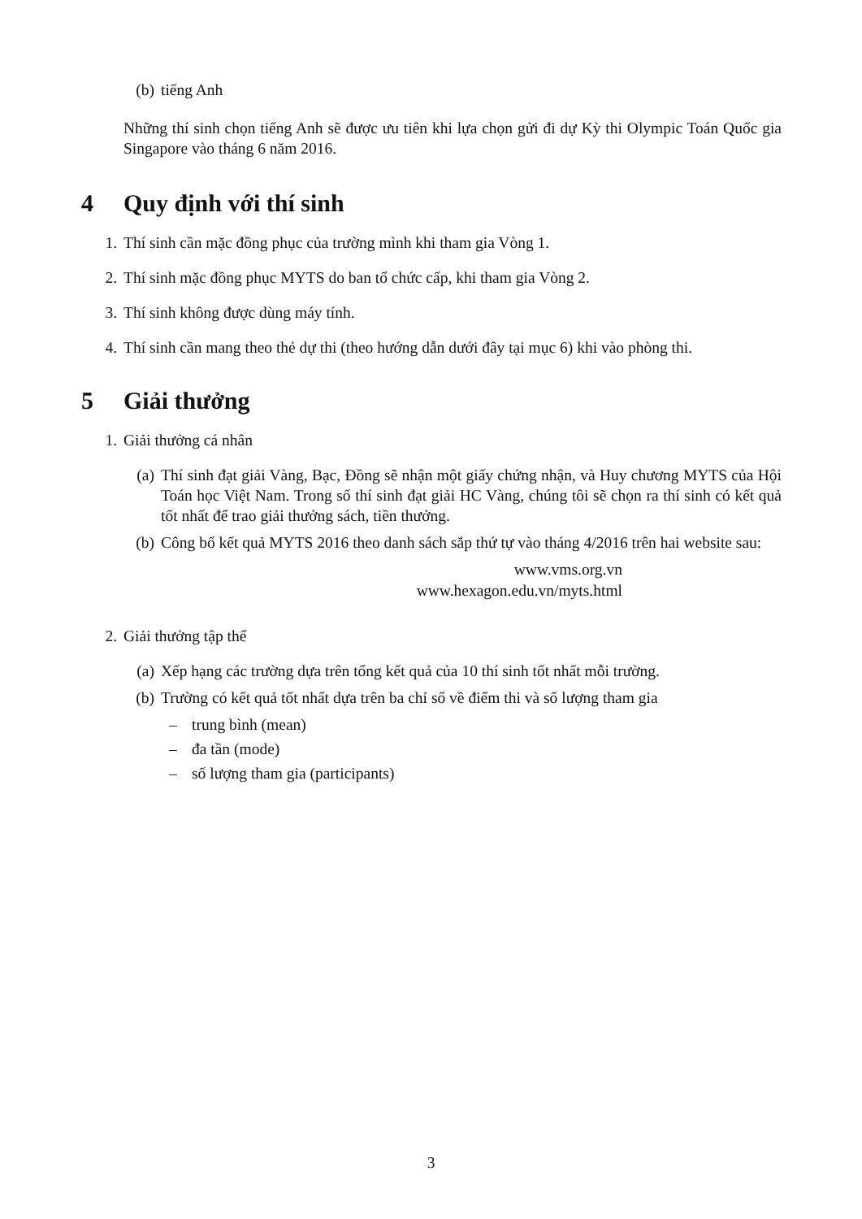(b) tiếng Anh
Những thí sinh chọn tiếng Anh sẽ được ưu tiên khi lựa chọn gửi đi dự Kỳ thi Olympic Toán Quốc gia Singapore vào tháng 6 năm 2016.
4 Quy định với thí sinh
1. Thí sinh cần mặc đồng phục của trường mình khi tham gia Vòng 1.
2. Thí sinh mặc đồng phục MYTS do ban tổ chức cấp, khi tham gia Vòng 2.
3. Thí sinh không được dùng máy tính.
4. Thí sinh cần mang theo thẻ dự thi (theo hướng dẫn dưới đây tại mục 6) khi vào phòng thi.
5 Giải thưởng
1. Giải thưởng cá nhân
(a) Thí sinh đạt giải Vàng, Bạc, Đồng sẽ nhận một giấy chứng nhận, và Huy chương MYTS của Hội Toán học Việt Nam. Trong số thí sinh đạt giải HC Vàng, chúng tôi sẽ chọn ra thí sinh có kết quả tốt nhất để trao giải thưởng sách, tiền thưởng.
(b) Công bố kết quả MYTS 2016 theo danh sách sắp thứ tự vào tháng 4/2016 trên hai website sau:
www.vms.org.vn
www.hexagon.edu.vn/myts.html
2. Giải thưởng tập thể
(a) Xếp hạng các trường dựa trên tổng kết quả của 10 thí sinh tốt nhất mỗi trường.
(b) Trường có kết quả tốt nhất dựa trên ba chỉ số về điểm thi và số lượng tham gia
– trung bình (mean)
– đa tần (mode)
– số lượng tham gia (participants)
3